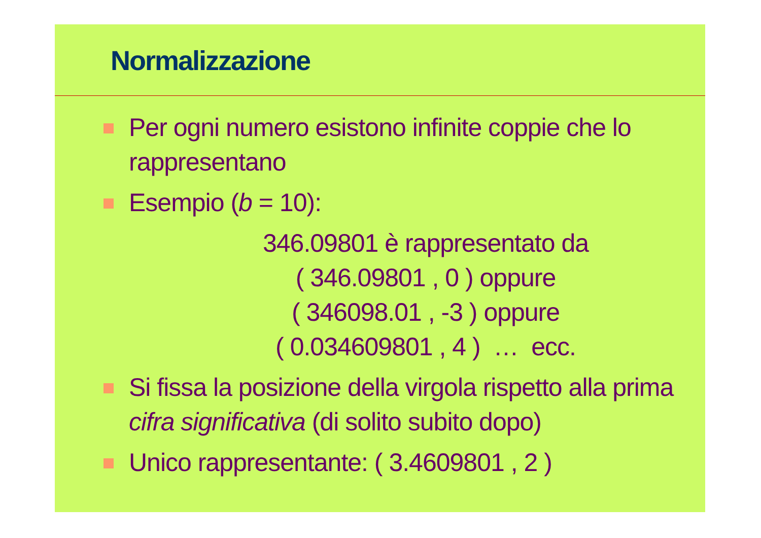Normalizzazione
Per ogni numero esistono infinite coppie che lo rappresentano
Esempio (b = 10):
346.09801 è rappresentato da
( 346.09801 , 0 ) oppure
( 346098.01 , -3 ) oppure
( 0.034609801 , 4 ) … ecc.
Si fissa la posizione della virgola rispetto alla prima cifra significativa (di solito subito dopo)
Unico rappresentante: ( 3.4609801 , 2 )